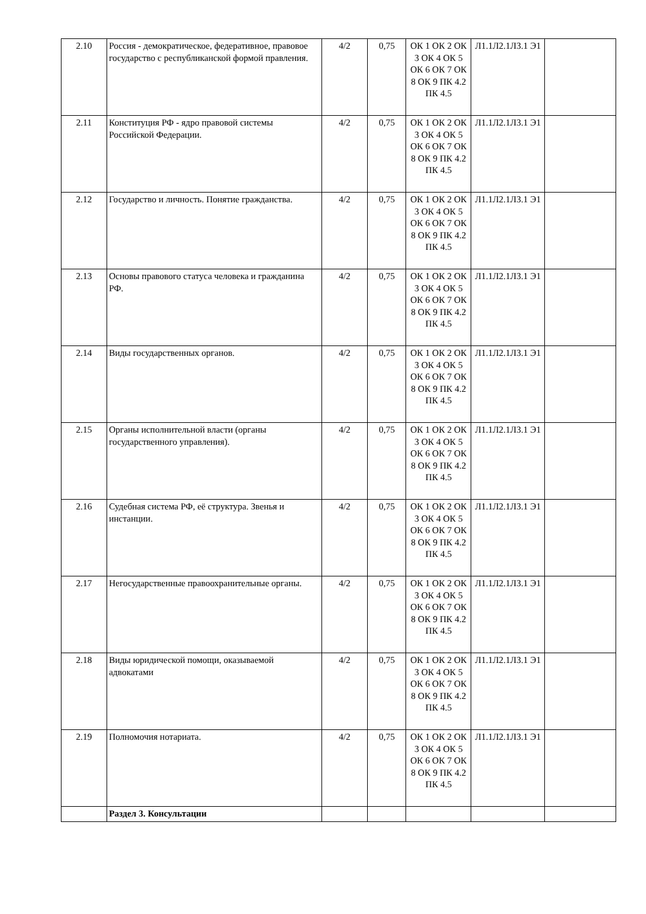| 2.10 | Россия - демократическое, федеративное, правовое государство с республиканской формой правления. | 4/2 | 0,75 | ОК 1 ОК 2 ОК 3 ОК 4 ОК 5 ОК 6 ОК 7 ОК 8 ОК 9 ПК 4.2 ПК 4.5 | Л1.1Л2.1Л3.1 Э1 | |
| 2.11 | Конституция РФ - ядро правовой системы Российской Федерации. | 4/2 | 0,75 | ОК 1 ОК 2 ОК 3 ОК 4 ОК 5 ОК 6 ОК 7 ОК 8 ОК 9 ПК 4.2 ПК 4.5 | Л1.1Л2.1Л3.1 Э1 | |
| 2.12 | Государство и личность. Понятие гражданства. | 4/2 | 0,75 | ОК 1 ОК 2 ОК 3 ОК 4 ОК 5 ОК 6 ОК 7 ОК 8 ОК 9 ПК 4.2 ПК 4.5 | Л1.1Л2.1Л3.1 Э1 | |
| 2.13 | Основы правового статуса человека и гражданина РФ. | 4/2 | 0,75 | ОК 1 ОК 2 ОК 3 ОК 4 ОК 5 ОК 6 ОК 7 ОК 8 ОК 9 ПК 4.2 ПК 4.5 | Л1.1Л2.1Л3.1 Э1 | |
| 2.14 | Виды государственных органов. | 4/2 | 0,75 | ОК 1 ОК 2 ОК 3 ОК 4 ОК 5 ОК 6 ОК 7 ОК 8 ОК 9 ПК 4.2 ПК 4.5 | Л1.1Л2.1Л3.1 Э1 | |
| 2.15 | Органы исполнительной власти (органы государственного управления). | 4/2 | 0,75 | ОК 1 ОК 2 ОК 3 ОК 4 ОК 5 ОК 6 ОК 7 ОК 8 ОК 9 ПК 4.2 ПК 4.5 | Л1.1Л2.1Л3.1 Э1 | |
| 2.16 | Судебная система РФ, её структура. Звенья и инстанции. | 4/2 | 0,75 | ОК 1 ОК 2 ОК 3 ОК 4 ОК 5 ОК 6 ОК 7 ОК 8 ОК 9 ПК 4.2 ПК 4.5 | Л1.1Л2.1Л3.1 Э1 | |
| 2.17 | Негосударственные правоохранительные органы. | 4/2 | 0,75 | ОК 1 ОК 2 ОК 3 ОК 4 ОК 5 ОК 6 ОК 7 ОК 8 ОК 9 ПК 4.2 ПК 4.5 | Л1.1Л2.1Л3.1 Э1 | |
| 2.18 | Виды юридической помощи, оказываемой адвокатами | 4/2 | 0,75 | ОК 1 ОК 2 ОК 3 ОК 4 ОК 5 ОК 6 ОК 7 ОК 8 ОК 9 ПК 4.2 ПК 4.5 | Л1.1Л2.1Л3.1 Э1 | |
| 2.19 | Полномочия нотариата. | 4/2 | 0,75 | ОК 1 ОК 2 ОК 3 ОК 4 ОК 5 ОК 6 ОК 7 ОК 8 ОК 9 ПК 4.2 ПК 4.5 | Л1.1Л2.1Л3.1 Э1 | |
| | Раздел 3. Консультации | | | | | |